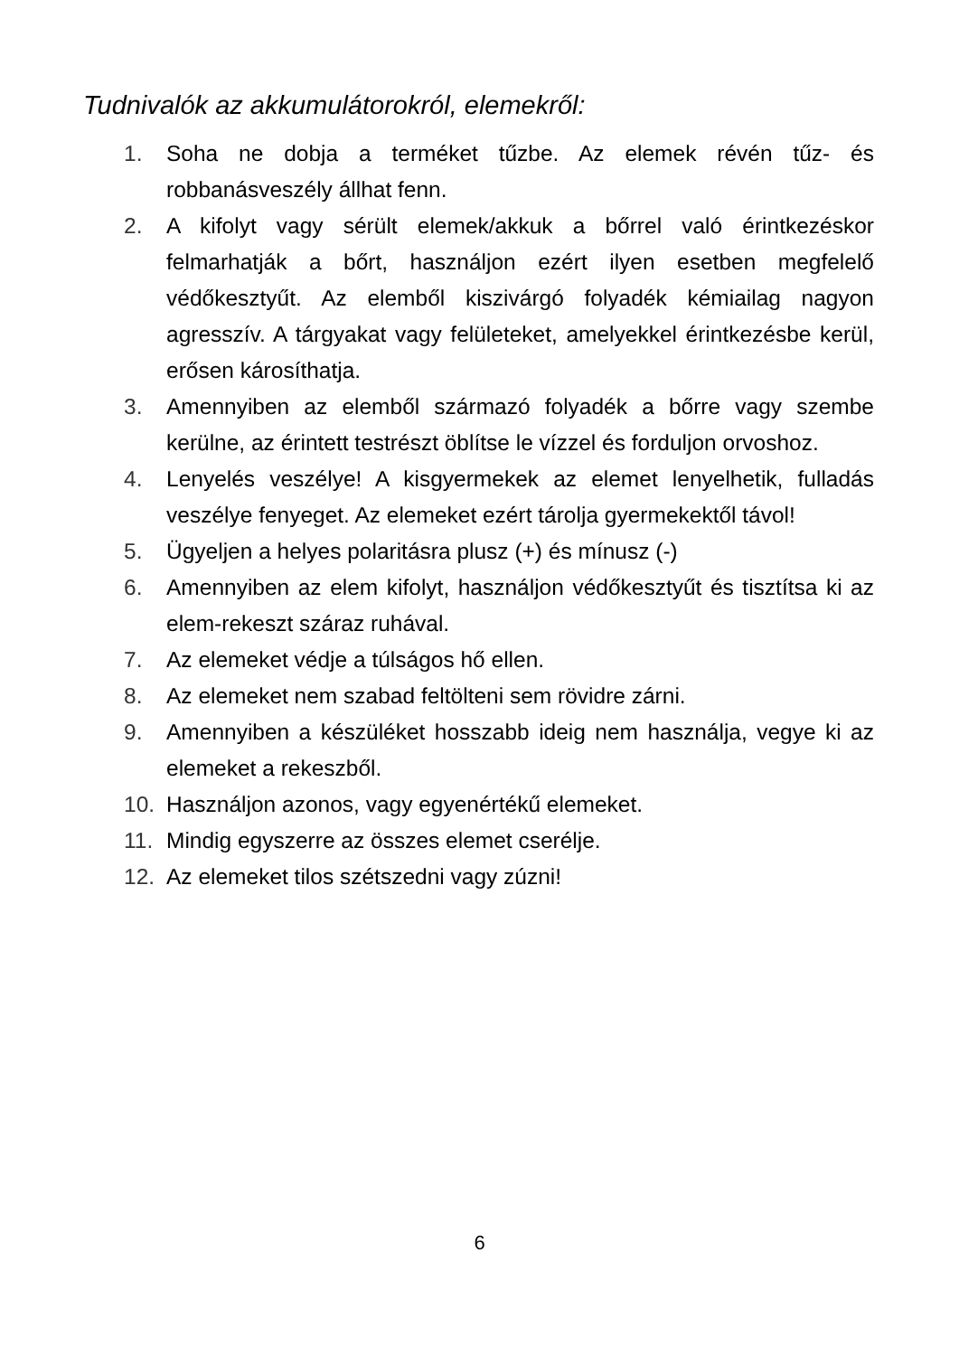Tudnivalók az akkumulátorokról, elemekről:
1. Soha ne dobja a terméket tűzbe. Az elemek révén tűz- és robbanásveszély állhat fenn.
2. A kifolyt vagy sérült elemek/akkuk a bőrrel való érintkezéskor felmarhatják a bőrt, használjon ezért ilyen esetben megfelelő védőkesztyűt. Az elemből kiszivárgó folyadék kémiailag nagyon agresszív. A tárgyakat vagy felületeket, amelyekkel érintkezésbe kerül, erősen károsíthatja.
3. Amennyiben az elemből származó folyadék a bőrre vagy szembe kerülne, az érintett testrészt öblítse le vízzel és forduljon orvoshoz.
4. Lenyelés veszélye! A kisgyermekek az elemet lenyelhetik, fulladás veszélye fenyeget. Az elemeket ezért tárolja gyermekektől távol!
5. Ügyeljen a helyes polaritásra plusz (+) és mínusz (-)
6. Amennyiben az elem kifolyt, használjon védőkesztyűt és tisztítsa ki az elem-rekeszt száraz ruhával.
7. Az elemeket védje a túlságos hő ellen.
8. Az elemeket nem szabad feltölteni sem rövidre zárni.
9. Amennyiben a készüléket hosszabb ideig nem használja, vegye ki az elemeket a rekeszből.
10. Használjon azonos, vagy egyenértékű elemeket.
11. Mindig egyszerre az összes elemet cserélje.
12. Az elemeket tilos szétszedni vagy zúzni!
6